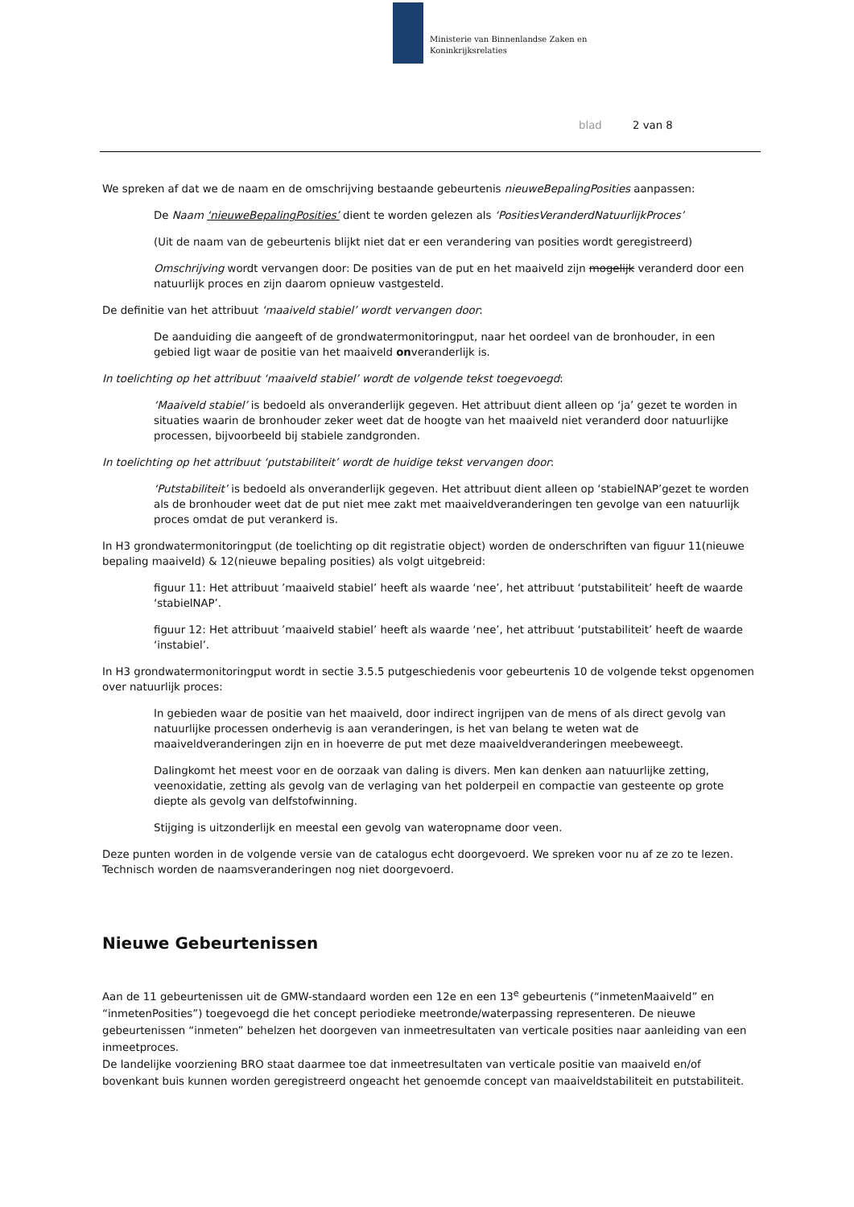Ministerie van Binnenlandse Zaken en
Koninkrijksrelaties
blad 2 van 8
We spreken af dat we de naam en de omschrijving bestaande gebeurtenis nieuweBepalingPosities aanpassen:
De Naam ‘nieuweBepalingPosities’ dient te worden gelezen als ‘PositiesVeranderdNatuurlijkProces’
(Uit de naam van de gebeurtenis blijkt niet dat er een verandering van posities wordt geregistreerd)
Omschrijving wordt vervangen door: De posities van de put en het maaiveld zijn mogelijk veranderd door een natuurlijk proces en zijn daarom opnieuw vastgesteld.
De definitie van het attribuut ‘maaiveld stabiel’ wordt vervangen door:
De aanduiding die aangeeft of de grondwatermonitoringput, naar het oordeel van de bronhouder, in een gebied ligt waar de positie van het maaiveld onveranderlijk is.
In toelichting op het attribuut ‘maaiveld stabiel’ wordt de volgende tekst toegevoegd:
‘Maaiveld stabiel’ is bedoeld als onveranderlijk gegeven. Het attribuut dient alleen op ‘ja’ gezet te worden in situaties waarin de bronhouder zeker weet dat de hoogte van het maaiveld niet veranderd door natuurlijke processen, bijvoorbeeld bij stabiele zandgronden.
In toelichting op het attribuut ‘putstabiliteit’ wordt de huidige tekst vervangen door:
‘Putstabiliteit’ is bedoeld als onveranderlijk gegeven. Het attribuut dient alleen op ‘stabielNAP’gezet te worden als de bronhouder weet dat de put niet mee zakt met maaiveldveranderingen ten gevolge van een natuurlijk proces omdat de put verankerd is.
In H3 grondwatermonitoringput (de toelichting op dit registratie object) worden de onderschriften van figuur 11(nieuwe bepaling maaiveld) & 12(nieuwe bepaling posities) als volgt uitgebreid:
figuur 11: Het attribuut ’maaiveld stabiel’ heeft als waarde ‘nee’, het attribuut ‘putstabiliteit’ heeft de waarde ‘stabielNAP’.
figuur 12: Het attribuut ’maaiveld stabiel’ heeft als waarde ‘nee’, het attribuut ‘putstabiliteit’ heeft de waarde ‘instabiel’.
In H3 grondwatermonitoringput wordt in sectie 3.5.5 putgeschiedenis voor gebeurtenis 10 de volgende tekst opgenomen over natuurlijk proces:
In gebieden waar de positie van het maaiveld, door indirect ingrijpen van de mens of als direct gevolg van natuurlijke processen onderhevig is aan veranderingen, is het van belang te weten wat de maaiveldveranderingen zijn en in hoeverre de put met deze maaiveldveranderingen meebeweegt.
Dalingkomt het meest voor en de oorzaak van daling is divers. Men kan denken aan natuurlijke zetting, veenoxidatie, zetting als gevolg van de verlaging van het polderpeil en compactie van gesteente op grote diepte als gevolg van delfstofwinning.
Stijging is uitzonderlijk en meestal een gevolg van wateropname door veen.
Deze punten worden in de volgende versie van de catalogus echt doorgevoerd. We spreken voor nu af ze zo te lezen. Technisch worden de naamsveranderingen nog niet doorgevoerd.
Nieuwe Gebeurtenissen
Aan de 11 gebeurtenissen uit de GMW-standaard worden een 12e en een 13<sup>e</sup> gebeurtenis (“inmetenMaaiveld” en “inmetenPosities”) toegevoegd die het concept periodieke meetronde/waterpassing representeren. De nieuwe gebeurtenissen “inmeten” behelzen het doorgeven van inmeetresultaten van verticale posities naar aanleiding van een inmeetproces.
De landelijke voorziening BRO staat daarmee toe dat inmeetresultaten van verticale positie van maaiveld en/of bovenkant buis kunnen worden geregistreerd ongeacht het genoemde concept van maaiveldstabiliteit en putstabiliteit.